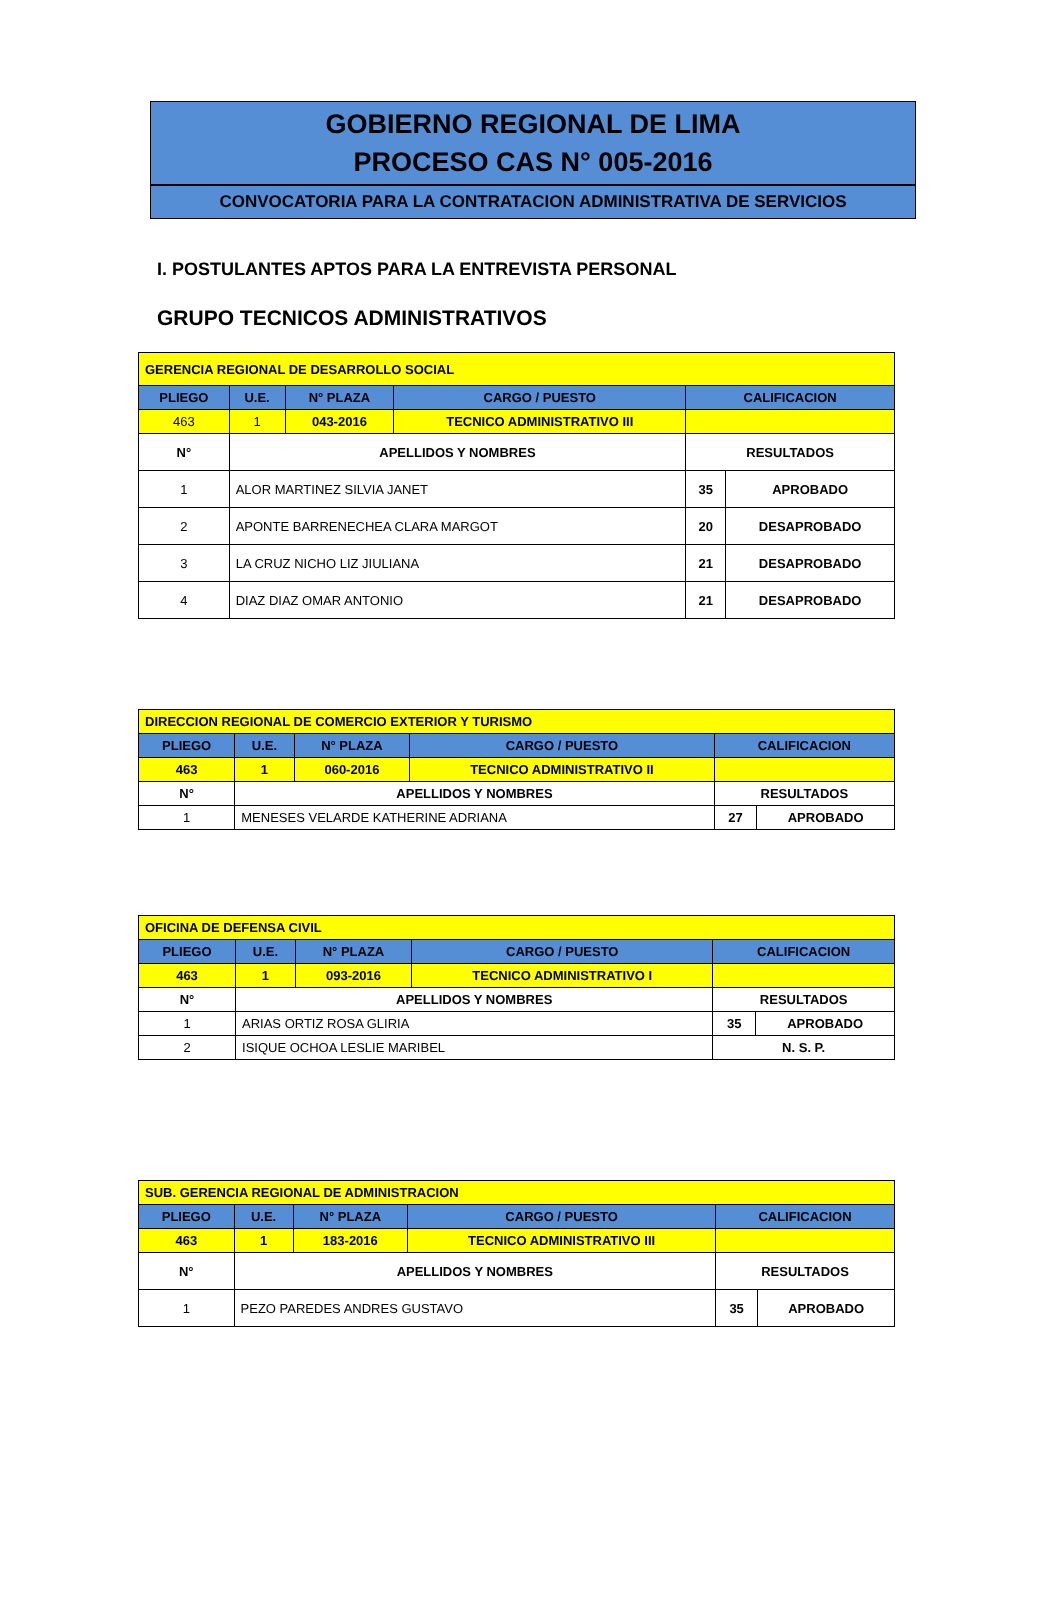GOBIERNO REGIONAL DE LIMA
PROCESO CAS N° 005-2016
CONVOCATORIA PARA LA CONTRATACION ADMINISTRATIVA DE SERVICIOS
I. POSTULANTES APTOS PARA LA ENTREVISTA PERSONAL
GRUPO TECNICOS ADMINISTRATIVOS
| GERENCIA REGIONAL DE DESARROLLO SOCIAL | | | | | |
| PLIEGO | U.E. | N° PLAZA | CARGO / PUESTO | CALIFICACION | |
| 463 | 1 | 043-2016 | TECNICO ADMINISTRATIVO III | | |
| N° | APELLIDOS Y NOMBRES | | | RESULTADOS | |
| 1 | ALOR MARTINEZ SILVIA JANET | | | 35 | APROBADO |
| 2 | APONTE BARRENECHEA CLARA MARGOT | | | 20 | DESAPROBADO |
| 3 | LA CRUZ NICHO LIZ JIULIANA | | | 21 | DESAPROBADO |
| 4 | DIAZ DIAZ OMAR ANTONIO | | | 21 | DESAPROBADO |
| DIRECCION REGIONAL DE COMERCIO EXTERIOR Y TURISMO | | | | | |
| PLIEGO | U.E. | N° PLAZA | CARGO / PUESTO | CALIFICACION | |
| 463 | 1 | 060-2016 | TECNICO ADMINISTRATIVO II | | |
| N° | APELLIDOS Y NOMBRES | | | RESULTADOS | |
| 1 | MENESES VELARDE KATHERINE ADRIANA | | | 27 | APROBADO |
| OFICINA DE DEFENSA CIVIL | | | | | |
| PLIEGO | U.E. | N° PLAZA | CARGO / PUESTO | CALIFICACION | |
| 463 | 1 | 093-2016 | TECNICO ADMINISTRATIVO I | | |
| N° | APELLIDOS Y NOMBRES | | | RESULTADOS | |
| 1 | ARIAS ORTIZ ROSA GLIRIA | | | 35 | APROBADO |
| 2 | ISIQUE OCHOA LESLIE MARIBEL | | | N. S. P. | |
| SUB. GERENCIA REGIONAL DE ADMINISTRACION | | | | | |
| PLIEGO | U.E. | N° PLAZA | CARGO / PUESTO | CALIFICACION | |
| 463 | 1 | 183-2016 | TECNICO ADMINISTRATIVO III | | |
| N° | APELLIDOS Y NOMBRES | | | RESULTADOS | |
| 1 | PEZO PAREDES ANDRES GUSTAVO | | | 35 | APROBADO |